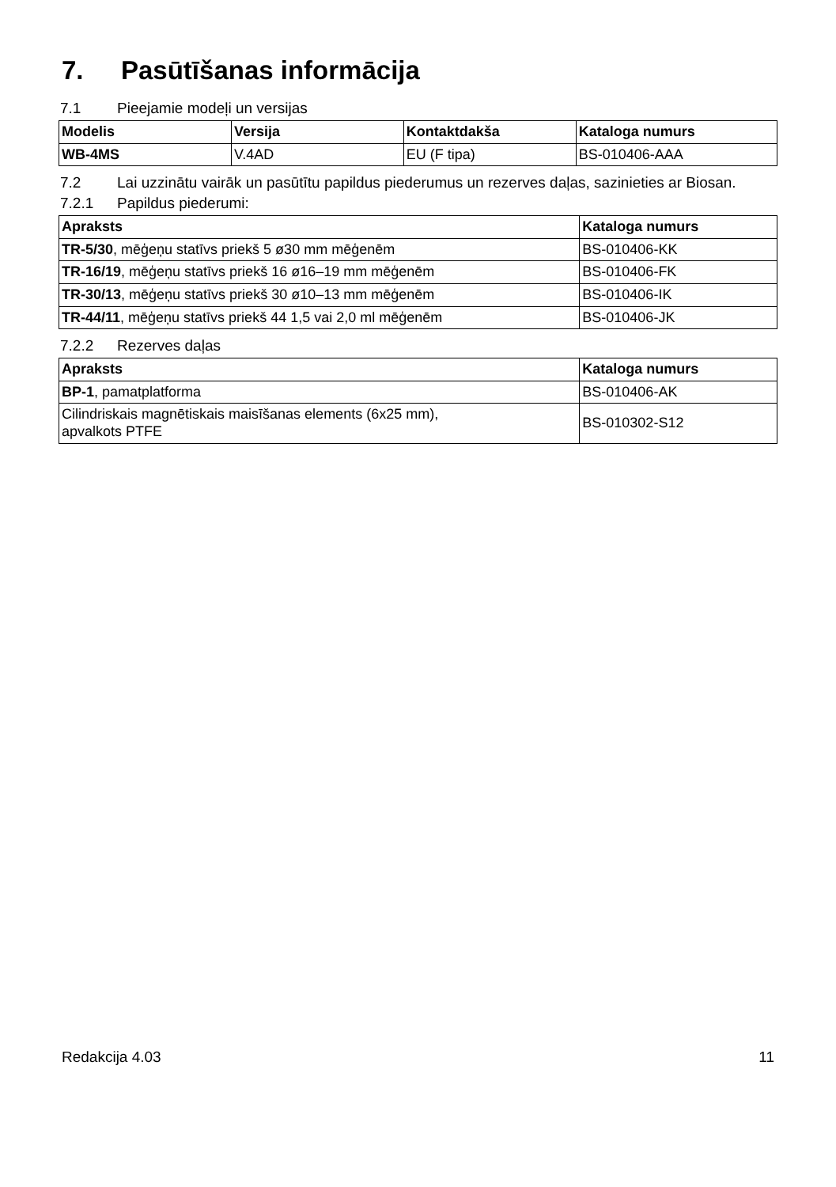7. Pasūtīšanas informācija
7.1 Pieejamie modeļi un versijas
| Modelis | Versija | Kontaktdakša | Kataloga numurs |
| --- | --- | --- | --- |
| WB-4MS | V.4AD | EU (F tipa) | BS-010406-AAA |
7.2 Lai uzzinātu vairāk un pasūtītu papildus piederumus un rezerves daļas, sazinieties ar Biosan.
7.2.1 Papildus piederumi:
| Apraksts | Kataloga numurs |
| --- | --- |
| TR-5/30 , mēģeņu statīvs priekš 5 ø30 mm mēģenēm | BS-010406-KK |
| TR-16/19 , mēģeņu statīvs priekš 16 ø16–19 mm mēģenēm | BS-010406-FK |
| TR-30/13 , mēģeņu statīvs priekš 30 ø10–13 mm mēģenēm | BS-010406-IK |
| TR-44/11 , mēģeņu statīvs priekš 44 1,5 vai 2,0 ml mēģenēm | BS-010406-JK |
7.2.2 Rezerves daļas
| Apraksts | Kataloga numurs |
| --- | --- |
| BP-1 , pamatplatforma | BS-010406-AK |
| Cilindriskais magnētiskais maisīšanas elements (6x25 mm), apvalkots PTFE | BS-010302-S12 |
Redakcija 4.03 11